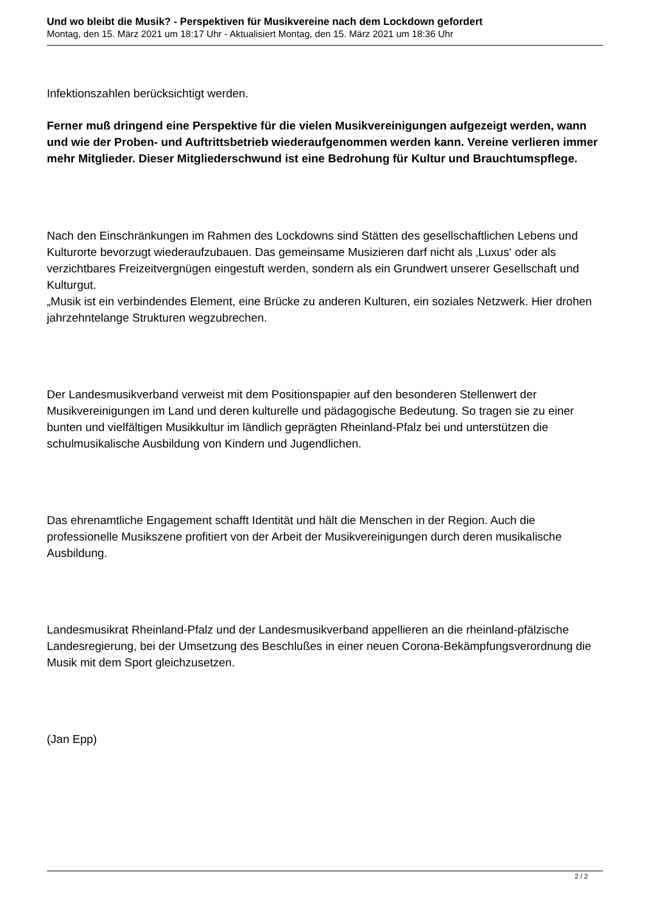Und wo bleibt die Musik? - Perspektiven für Musikvereine nach dem Lockdown gefordert
Montag, den 15. März 2021 um 18:17 Uhr - Aktualisiert Montag, den 15. März 2021 um 18:36 Uhr
Infektionszahlen berücksichtigt werden.
Ferner muß dringend eine Perspektive für die vielen Musikvereinigungen aufgezeigt werden, wann und wie der Proben- und Auftrittsbetrieb wiederaufgenommen werden kann. Vereine verlieren immer mehr Mitglieder. Dieser Mitgliederschwund ist eine Bedrohung für Kultur und Brauchtumspflege.
Nach den Einschränkungen im Rahmen des Lockdowns sind Stätten des gesellschaftlichen Lebens und Kulturorte bevorzugt wiederaufzubauen. Das gemeinsame Musizieren darf nicht als ‚Luxus‘ oder als verzichtbares Freizeitvergnügen eingestuft werden, sondern als ein Grundwert unserer Gesellschaft und Kulturgut.
„Musik ist ein verbindendes Element, eine Brücke zu anderen Kulturen, ein soziales Netzwerk. Hier drohen jahrzehntelange Strukturen wegzubrechen.
Der Landesmusikverband verweist mit dem Positionspapier auf den besonderen Stellenwert der Musikvereinigungen im Land und deren kulturelle und pädagogische Bedeutung. So tragen sie zu einer bunten und vielfältigen Musikkultur im ländlich geprägten Rheinland-Pfalz bei und unterstützen die schulmusikalische Ausbildung von Kindern und Jugendlichen.
Das ehrenamtliche Engagement schafft Identität und hält die Menschen in der Region. Auch die professionelle Musikszene profitiert von der Arbeit der Musikvereinigungen durch deren musikalische Ausbildung.
Landesmusikrat Rheinland-Pfalz und der Landesmusikverband appellieren an die rheinland-pfälzische Landesregierung, bei der Umsetzung des Beschlußes in einer neuen Corona-Bekämpfungsverordnung die Musik mit dem Sport gleichzusetzen.
(Jan Epp)
2 / 2